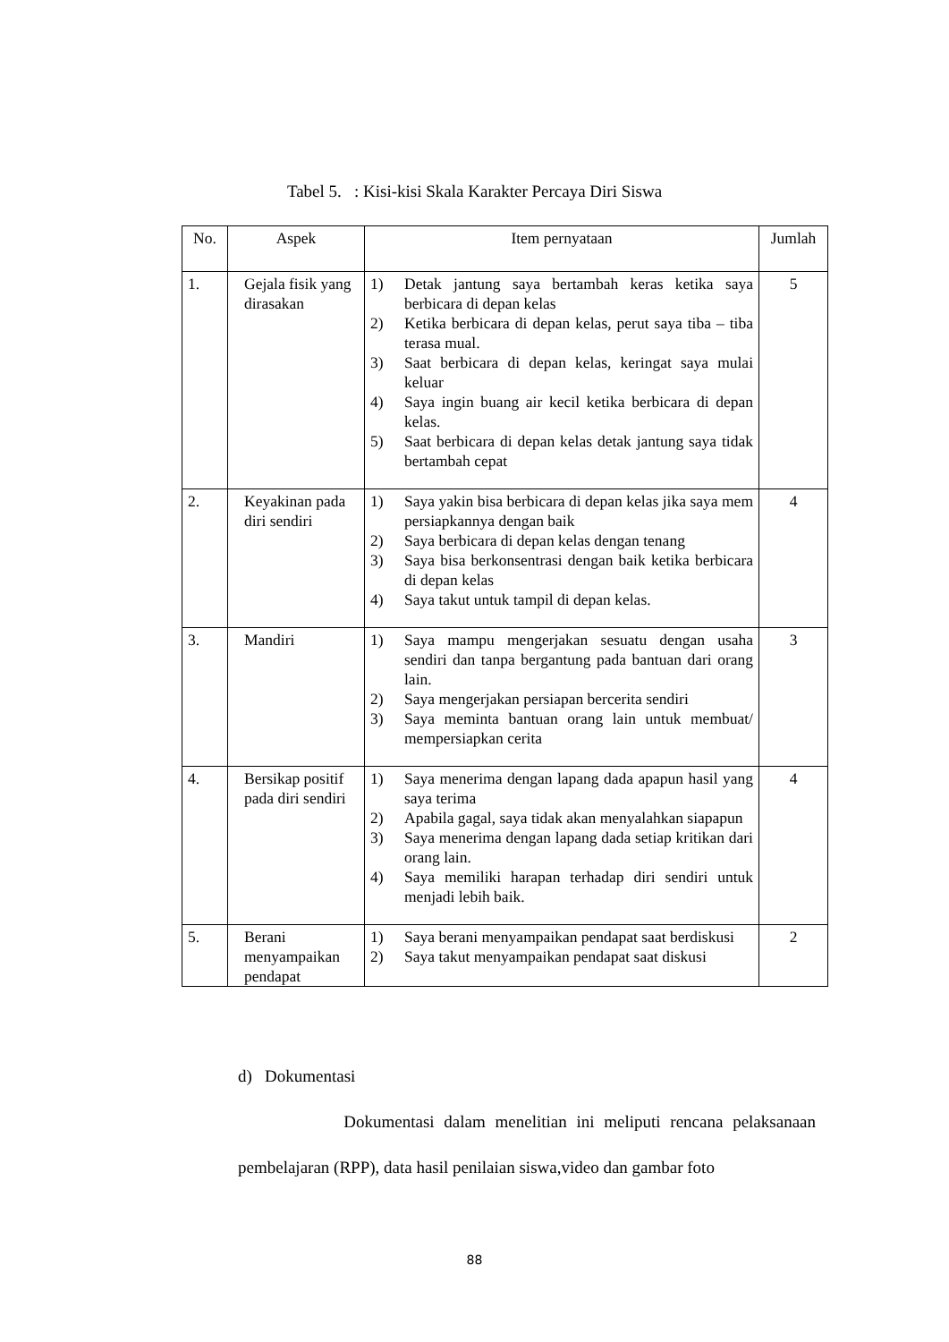Tabel 5. : Kisi-kisi Skala Karakter Percaya Diri Siswa
| No. | Aspek | Item pernyataan | Jumlah |
| --- | --- | --- | --- |
| 1. | Gejala fisik yang dirasakan | 1) Detak jantung saya bertambah keras ketika saya berbicara di depan kelas 2) Ketika berbicara di depan kelas, perut saya tiba – tiba terasa mual. 3) Saat berbicara di depan kelas, keringat saya mulai keluar 4) Saya ingin buang air kecil ketika berbicara di depan kelas. 5) Saat berbicara di depan kelas detak jantung saya tidak bertambah cepat | 5 |
| 2. | Keyakinan pada diri sendiri | 1) Saya yakin bisa berbicara di depan kelas jika saya mem persiapkannya dengan baik 2) Saya berbicara di depan kelas dengan tenang 3) Saya bisa berkonsentrasi dengan baik ketika berbicara di depan kelas 4) Saya takut untuk tampil di depan kelas. | 4 |
| 3. | Mandiri | 1) Saya mampu mengerjakan sesuatu dengan usaha sendiri dan tanpa bergantung pada bantuan dari orang lain. 2) Saya mengerjakan persiapan bercerita sendiri 3) Saya meminta bantuan orang lain untuk membuat/ mempersiapkan cerita | 3 |
| 4. | Bersikap positif pada diri sendiri | 1) Saya menerima dengan lapang dada apapun hasil yang saya terima 2) Apabila gagal, saya tidak akan menyalahkan siapapun 3) Saya menerima dengan lapang dada setiap kritikan dari orang lain. 4) Saya memiliki harapan terhadap diri sendiri untuk menjadi lebih baik. | 4 |
| 5. | Berani menyampaikan pendapat | 1) Saya berani menyampaikan pendapat saat berdiskusi 2) Saya takut menyampaikan pendapat saat diskusi | 2 |
d) Dokumentasi
Dokumentasi dalam menelitian ini meliputi rencana pelaksanaan pembelajaran (RPP), data hasil penilaian siswa,video dan gambar foto
88